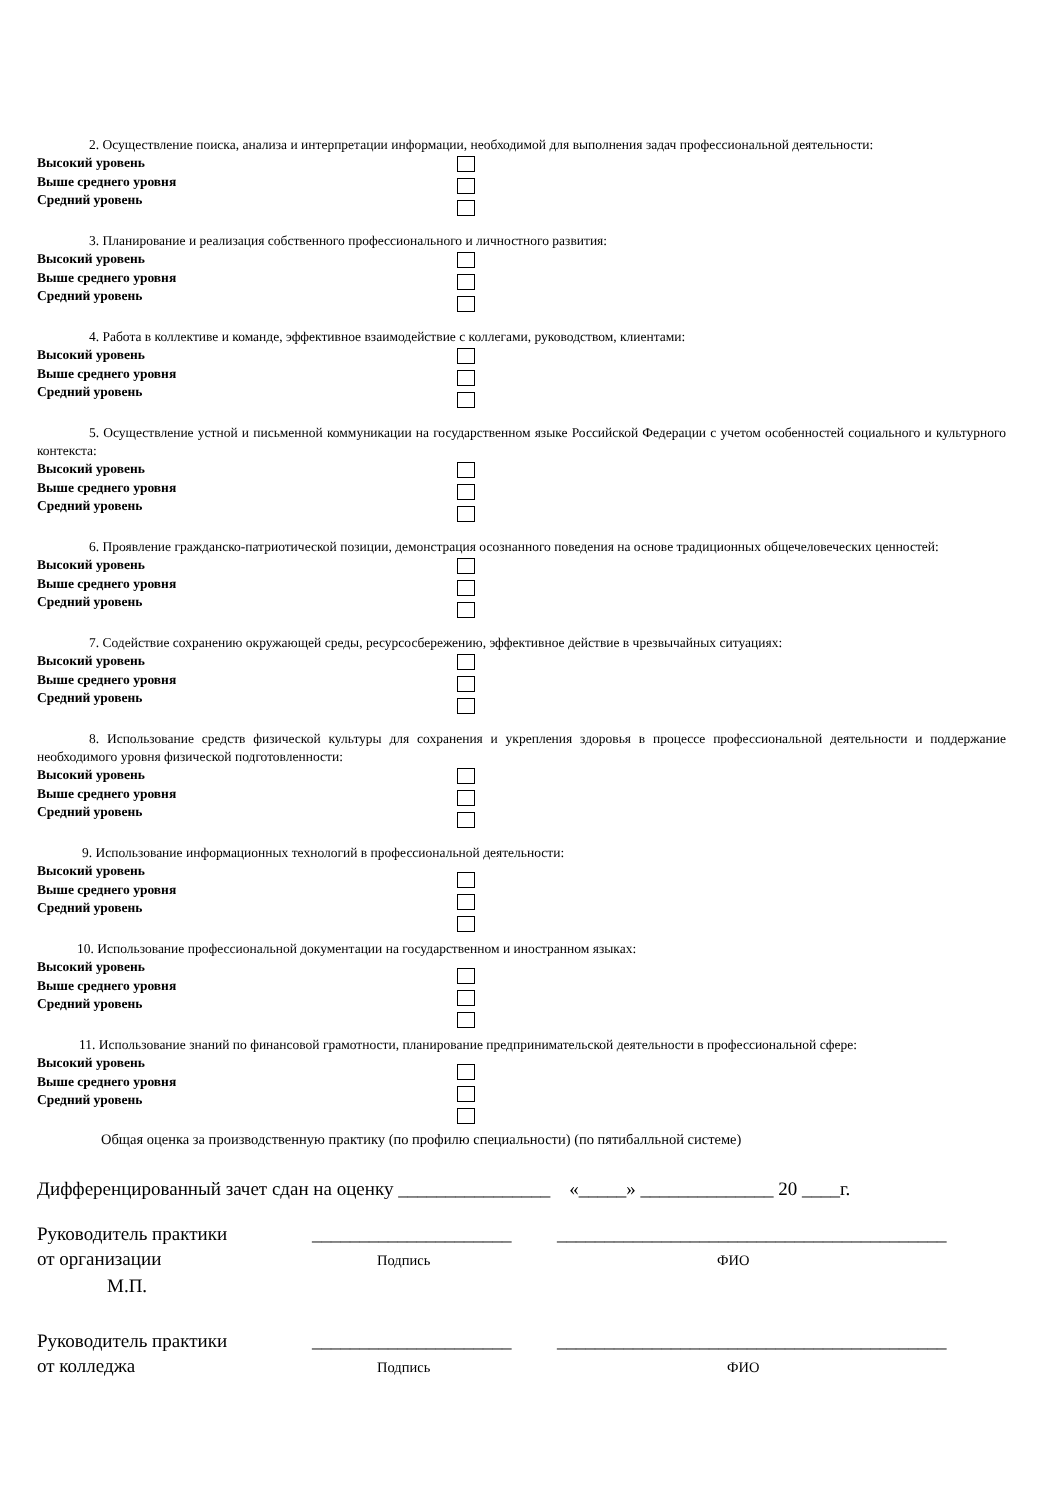2. Осуществление поиска, анализа и интерпретации информации, необходимой для выполнения задач профессиональной деятельности:
Высокий уровень
Выше среднего уровня
Средний уровень
3. Планирование и реализация собственного профессионального и личностного развития:
Высокий уровень
Выше среднего уровня
Средний уровень
4. Работа в коллективе и команде, эффективное взаимодействие с коллегами, руководством, клиентами:
Высокий уровень
Выше среднего уровня
Средний уровень
5. Осуществление устной и письменной коммуникации на государственном языке Российской Федерации с учетом особенностей социального и культурного контекста:
Высокий уровень
Выше среднего уровня
Средний уровень
6. Проявление гражданско-патриотической позиции, демонстрация осознанного поведения на основе традиционных общечеловеческих ценностей:
Высокий уровень
Выше среднего уровня
Средний уровень
7. Содействие сохранению окружающей среды, ресурсосбережению, эффективное действие в чрезвычайных ситуациях:
Высокий уровень
Выше среднего уровня
Средний уровень
8. Использование средств физической культуры для сохранения и укрепления здоровья в процессе профессиональной деятельности и поддержание необходимого уровня физической подготовленности:
Высокий уровень
Выше среднего уровня
Средний уровень
9. Использование информационных технологий в профессиональной деятельности:
Высокий уровень
Выше среднего уровня
Средний уровень
10. Использование профессиональной документации на государственном и иностранном языках:
Высокий уровень
Выше среднего уровня
Средний уровень
11. Использование знаний по финансовой грамотности, планирование предпринимательской деятельности в профессиональной сфере:
Высокий уровень
Выше среднего уровня
Средний уровень
Общая оценка за производственную практику (по профилю специальности) (по пятибалльной системе)
Дифференцированный зачет сдан на оценку ________________ «_____» ______________ 20 ____г.
Руководитель практики
от организации
_____________________
Подпись
_________________________________________
ФИО
М.П.
Руководитель практики
от колледжа
_____________________
Подпись
_________________________________________
ФИО